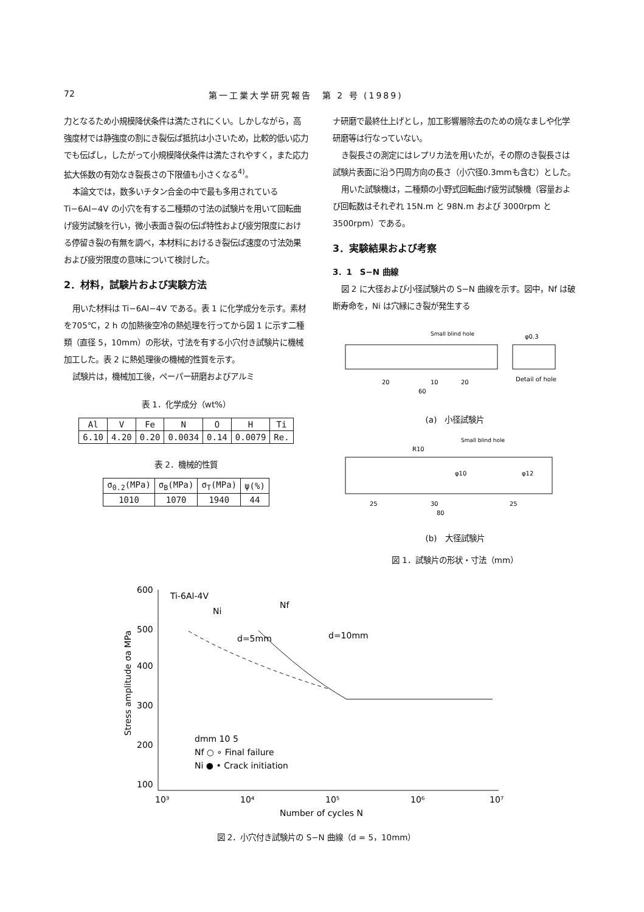72 第一工業大学研究報告　第 2 号 (1989)
力となるため小規模降伏条件は満たされにくい。しかしながら，高強度材では静強度の割にき裂伝ぱ抵抗は小さいため，比較的低い応力でも伝ぱし，したがって小規模降伏条件は満たされやすく，また応力拡大係数の有効なき裂長さの下限値も小さくなる<sup>4)</sup>。
本論文では，数多いチタン合金の中で最も多用されている Ti−6Al−4V の小穴を有する二種類の寸法の試験片を用いて回転曲げ疲労試験を行い，微小表面き裂の伝ぱ特性および疲労限度における停留き裂の有無を調べ，本材料におけるき裂伝ぱ速度の寸法効果および疲労限度の意味について検討した。
2．材料，試験片および実験方法
用いた材料は Ti−6Al−4V である。表 1 に化学成分を示す。素材を705℃，2 h の加熱後空冷の熱処理を行ってから図 1 に示す二種類（直径 5，10mm）の形状，寸法を有する小穴付き試験片に機械加工した。表 2 に熱処理後の機械的性質を示す。
試験片は，機械加工後，ペーパー研磨およびアルミ
表 1．化学成分（wt%）
| Al | V | Fe | N | O | H | Ti |
| --- | --- | --- | --- | --- | --- | --- |
| 6.10 | 4.20 | 0.20 | 0.0034 | 0.14 | 0.0079 | Re. |
表 2．機械的性質
| σ<sub>0.2</sub>(MPa) | σ<sub>B</sub>(MPa) | σ<sub>T</sub>(MPa) | ψ(%) |
| --- | --- | --- | --- |
| 1010 | 1070 | 1940 | 44 |
ナ研磨で最終仕上げとし，加工影響層除去のための焼なましや化学研磨等は行なっていない。
き裂長さの測定にはレプリカ法を用いたが，その際のき裂長さは試験片表面に沿う円周方向の長さ（小穴径0.3mmも含む）とした。
用いた試験機は，二種類の小野式回転曲げ疲労試験機（容量および回転数はそれぞれ 15N.m と 98N.m および 3000rpm と 3500rpm）である。
3．実験結果および考察
3．1　S−N 曲線
図 2 に大径および小径試験片の S−N 曲線を示す。図中，Nf は破断寿命を，Ni は穴縁にき裂が発生する
Small blind hole
20
10
20
60
Detail of hole
φ0.3
(a)　小径試験片
Small blind hole
25
30
25
80
R10
φ10
φ12
(b)　大径試験片
図 1．試験片の形状・寸法（mm）
600
500
400
300
200
100
Ti-6Al-4V
Ni
Nf
d=5mm
d=10mm
dmm 10 5
Nf ○ ∘ Final failure
Ni ● • Crack initiation
10³
10⁴
10⁵
10⁶
10⁷
Number of cycles N
Stress amplitude σa MPa
図 2．小穴付き試験片の S−N 曲線（d = 5，10mm）